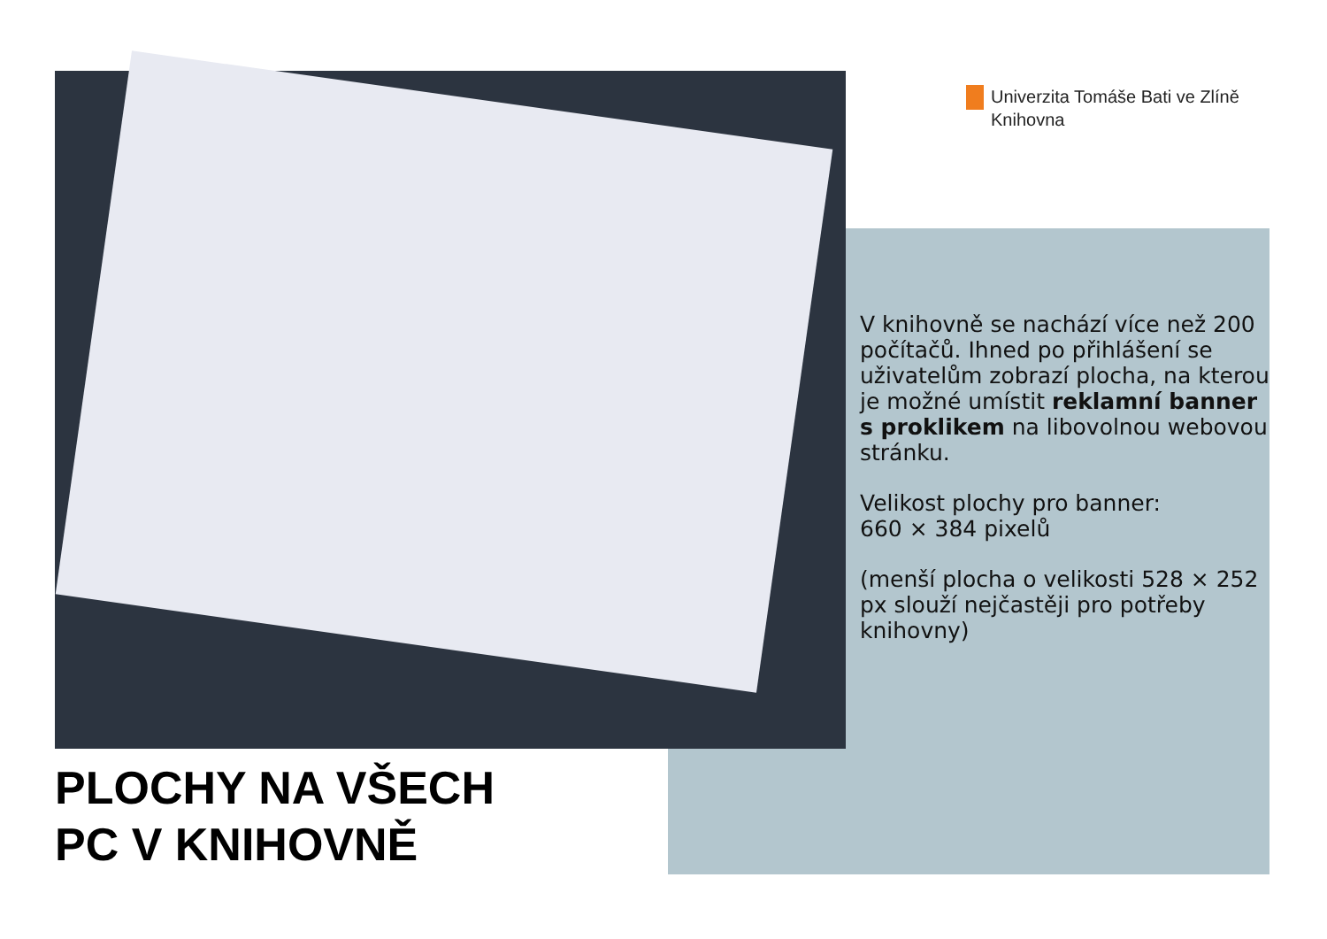Univerzita Tomáše Bati ve Zlíně
Knihovna
V knihovně se nachází více než 200 počítačů. Ihned po přihlášení se uživatelům zobrazí plocha, na kterou je možné umístit reklamní banner s proklikem na libovolnou webovou stránku.
Velikost plochy pro banner:
660 × 384 pixelů
(menší plocha o velikosti 528 × 252 px slouží nejčastěji pro potřeby knihovny)
PLOCHY NA VŠECH
PC V KNIHOVNĚ